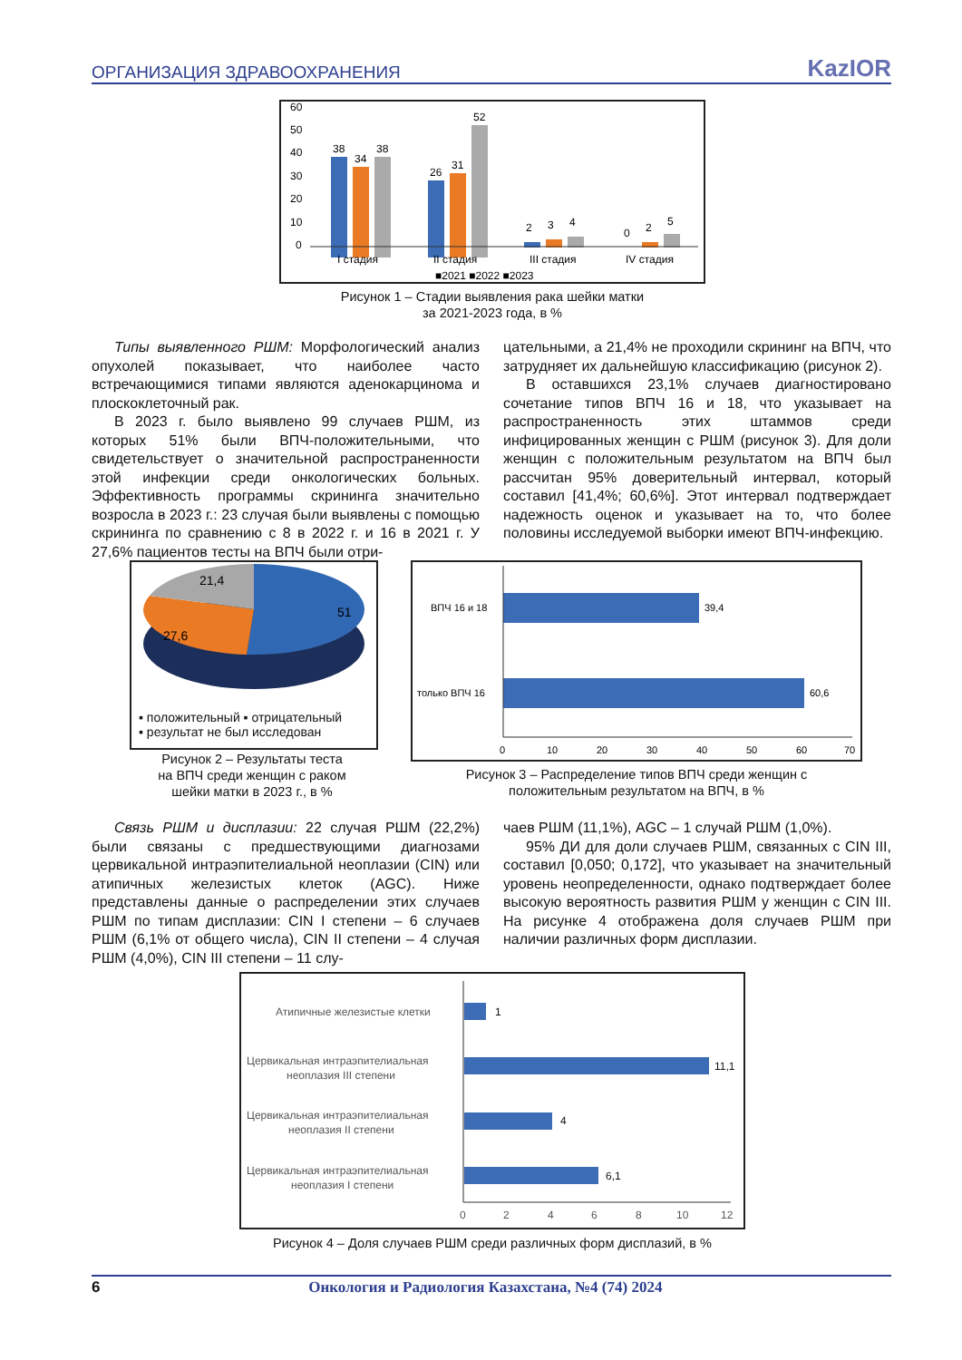ОРГАНИЗАЦИЯ ЗДРАВООХРАНЕНИЯ KazIOR
38
34
38
26
31
52
2
3
4
0
2
5
60
50
40
30
20
10
0
I стадия
II стадия
III стадия
IV стадия
■2021 ■2022 ■2023
Рисунок 1 – Стадии выявления рака шейки матки
за 2021-2023 года, в %
Типы выявленного РШМ: Морфологический анализ опухолей показывает, что наиболее часто встречающимися типами являются аденокарцинома и плоскоклеточный рак.
В 2023 г. было выявлено 99 случаев РШМ, из которых 51% были ВПЧ-положительными, что свидетельствует о значительной распространенности этой инфекции среди онкологических больных. Эффективность программы скрининга значительно возросла в 2023 г.: 23 случая были выявлены с помощью скрининга по сравнению с 8 в 2022 г. и 16 в 2021 г. У 27,6% пациентов тесты на ВПЧ были отри-
цательными, а 21,4% не проходили скрининг на ВПЧ, что затрудняет их дальнейшую классификацию (рисунок 2).
В оставшихся 23,1% случаев диагностировано сочетание типов ВПЧ 16 и 18, что указывает на распространенность этих штаммов среди инфицированных женщин с РШМ (рисунок 3). Для доли женщин с положительным результатом на ВПЧ был рассчитан 95% доверительный интервал, который составил [41,4%; 60,6%]. Этот интервал подтверждает надежность оценок и указывает на то, что более половины исследуемой выборки имеют ВПЧ-инфекцию.
21,4
51
27,6
▪ положительный ▪ отрицательный
▪ результат не был исследован
Рисунок 2 – Результаты теста
на ВПЧ среди женщин с раком
шейки матки в 2023 г., в %
ВПЧ 16 и 18
39,4
только ВПЧ 16
60,6
0
10
20
30
40
50
60
70
Рисунок 3 – Распределение типов ВПЧ среди женщин с
положительным результатом на ВПЧ, в %
Связь РШМ и дисплазии: 22 случая РШМ (22,2%) были связаны с предшествующими диагнозами цервикальной интраэпителиальной неоплазии (CIN) или атипичных железистых клеток (AGC). Ниже представлены данные о распределении этих случаев РШМ по типам дисплазии: CIN I степени – 6 случаев РШМ (6,1% от общего числа), CIN II степени – 4 случая РШМ (4,0%), CIN III степени – 11 слу-
чаев РШМ (11,1%), AGC – 1 случай РШМ (1,0%).
95% ДИ для доли случаев РШМ, связанных с CIN III, составил [0,050; 0,172], что указывает на значительный уровень неопределенности, однако подтверждает более высокую вероятность развития РШМ у женщин с CIN III. На рисунке 4 отображена доля случаев РШМ при наличии различных форм дисплазии.
Атипичные железистые клетки
1
Цервикальная интраэпителиальная
неоплазия III степени
11,1
Цервикальная интраэпителиальная
неоплазия II степени
4
Цервикальная интраэпителиальная
неоплазия I степени
6,1
0
2
4
6
8
10
12
Рисунок 4 – Доля случаев РШМ среди различных форм дисплазий, в %
6 Онкология и Радиология Казахстана, №4 (74) 2024